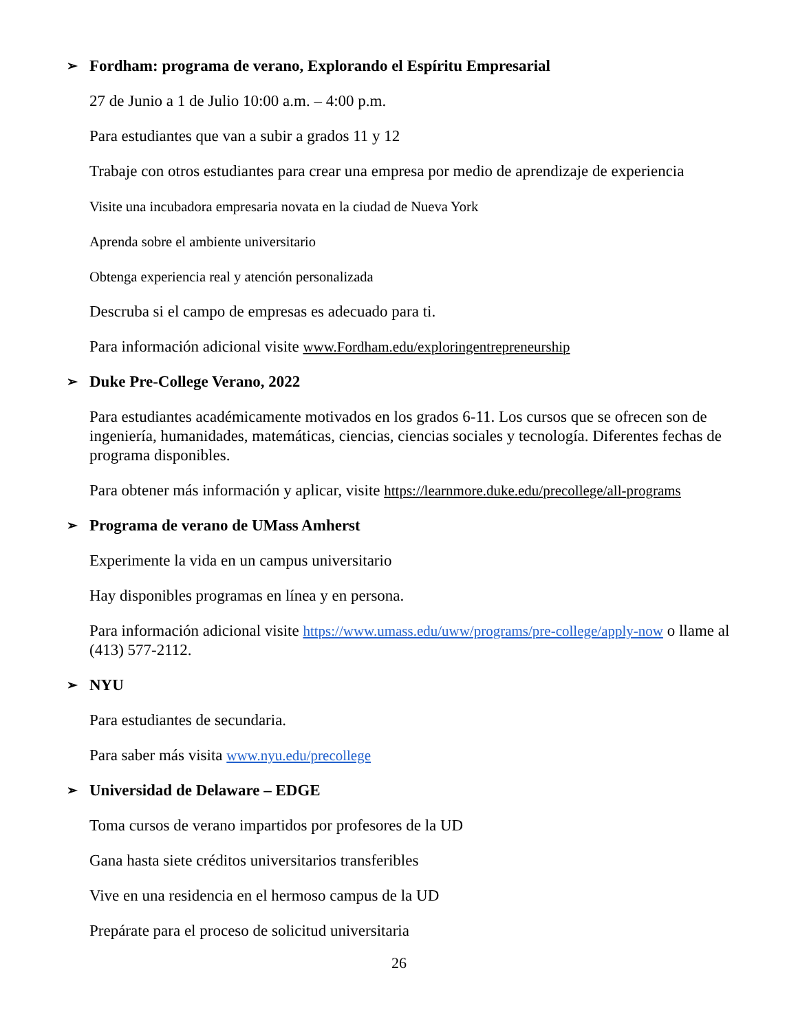➢ Fordham: programa de verano, Explorando el Espíritu Empresarial
27 de Junio a 1 de Julio 10:00 a.m. – 4:00 p.m.
Para estudiantes que van a subir a grados 11 y 12
Trabaje con otros estudiantes para crear una empresa por medio de aprendizaje de experiencia
Visite una incubadora empresaria novata en la ciudad de Nueva York
Aprenda sobre el ambiente universitario
Obtenga experiencia real y atención personalizada
Descruba si el campo de empresas es adecuado para ti.
Para información adicional visite www.Fordham.edu/exploringentrepreneurship
➢ Duke Pre-College Verano, 2022
Para estudiantes académicamente motivados en los grados 6-11. Los cursos que se ofrecen son de ingeniería, humanidades, matemáticas, ciencias, ciencias sociales y tecnología. Diferentes fechas de programa disponibles.
Para obtener más información y aplicar, visite https://learnmore.duke.edu/precollege/all-programs
➢ Programa de verano de UMass Amherst
Experimente la vida en un campus universitario
Hay disponibles programas en línea y en persona.
Para información adicional visite https://www.umass.edu/uww/programs/pre-college/apply-now o llame al (413) 577-2112.
➢ NYU
Para estudiantes de secundaria.
Para saber más visita www.nyu.edu/precollege
➢ Universidad de Delaware – EDGE
Toma cursos de verano impartidos por profesores de la UD
Gana hasta siete créditos universitarios transferibles
Vive en una residencia en el hermoso campus de la UD
Prepárate para el proceso de solicitud universitaria
26